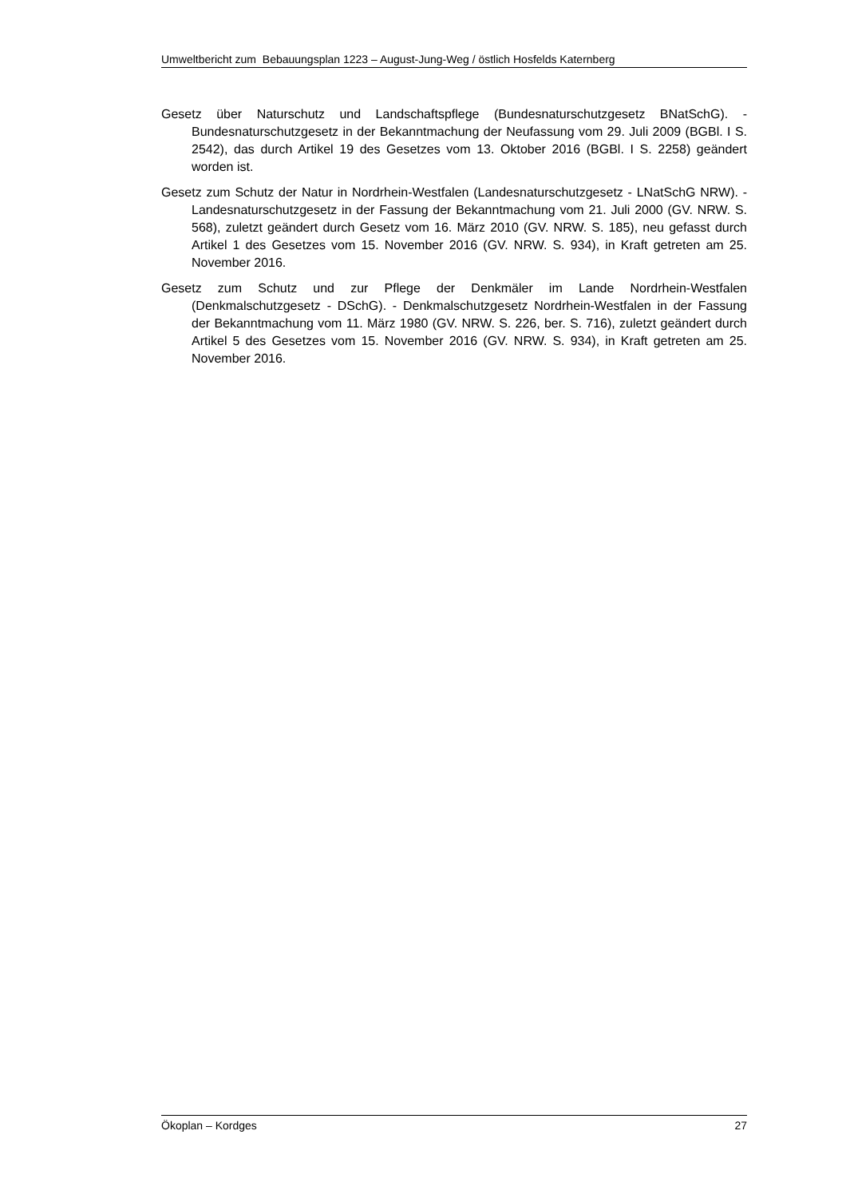Umweltbericht zum Bebauungsplan 1223 – August-Jung-Weg / östlich Hosfelds Katernberg
Gesetz über Naturschutz und Landschaftspflege (Bundesnaturschutzgesetz BNatSchG). - Bundesnaturschutzgesetz in der Bekanntmachung der Neufassung vom 29. Juli 2009 (BGBl. I S. 2542), das durch Artikel 19 des Gesetzes vom 13. Oktober 2016 (BGBl. I S. 2258) geändert worden ist.
Gesetz zum Schutz der Natur in Nordrhein-Westfalen (Landesnaturschutzgesetz - LNatSchG NRW). - Landesnaturschutzgesetz in der Fassung der Bekanntmachung vom 21. Juli 2000 (GV. NRW. S. 568), zuletzt geändert durch Gesetz vom 16. März 2010 (GV. NRW. S. 185), neu gefasst durch Artikel 1 des Gesetzes vom 15. November 2016 (GV. NRW. S. 934), in Kraft getreten am 25. November 2016.
Gesetz zum Schutz und zur Pflege der Denkmäler im Lande Nordrhein-Westfalen (Denkmalschutzgesetz - DSchG). - Denkmalschutzgesetz Nordrhein-Westfalen in der Fassung der Bekanntmachung vom 11. März 1980 (GV. NRW. S. 226, ber. S. 716), zuletzt geändert durch Artikel 5 des Gesetzes vom 15. November 2016 (GV. NRW. S. 934), in Kraft getreten am 25. November 2016.
Ökoplan – Kordges 27